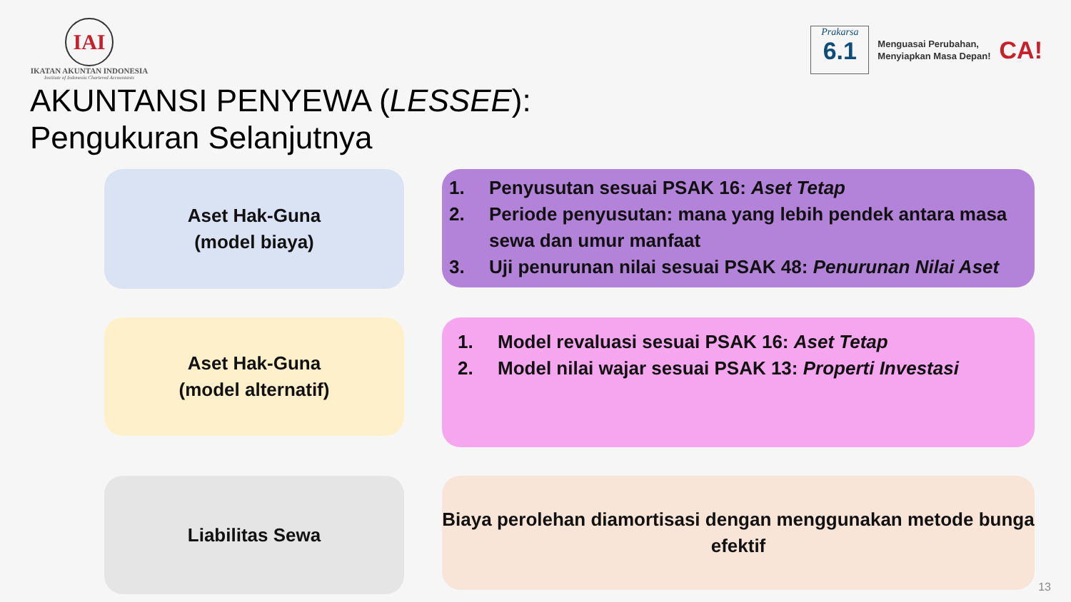IAI
IKATAN AKUNTAN INDONESIA
Institute of Indonesia Chartered Accountants
Prakarsa
6.1
Menguasai Perubahan,
Menyiapkan Masa Depan!
CA!
AKUNTANSI PENYEWA (LESSEE):
Pengukuran Selanjutnya
Aset Hak-Guna
(model biaya)
1. Penyusutan sesuai PSAK 16: Aset Tetap
2. Periode penyusutan: mana yang lebih pendek antara masa sewa dan umur manfaat
3. Uji penurunan nilai sesuai PSAK 48: Penurunan Nilai Aset
Aset Hak-Guna
(model alternatif)
1. Model revaluasi sesuai PSAK 16: Aset Tetap
2. Model nilai wajar sesuai PSAK 13: Properti Investasi
Liabilitas Sewa
Biaya perolehan diamortisasi dengan menggunakan metode bunga efektif
13